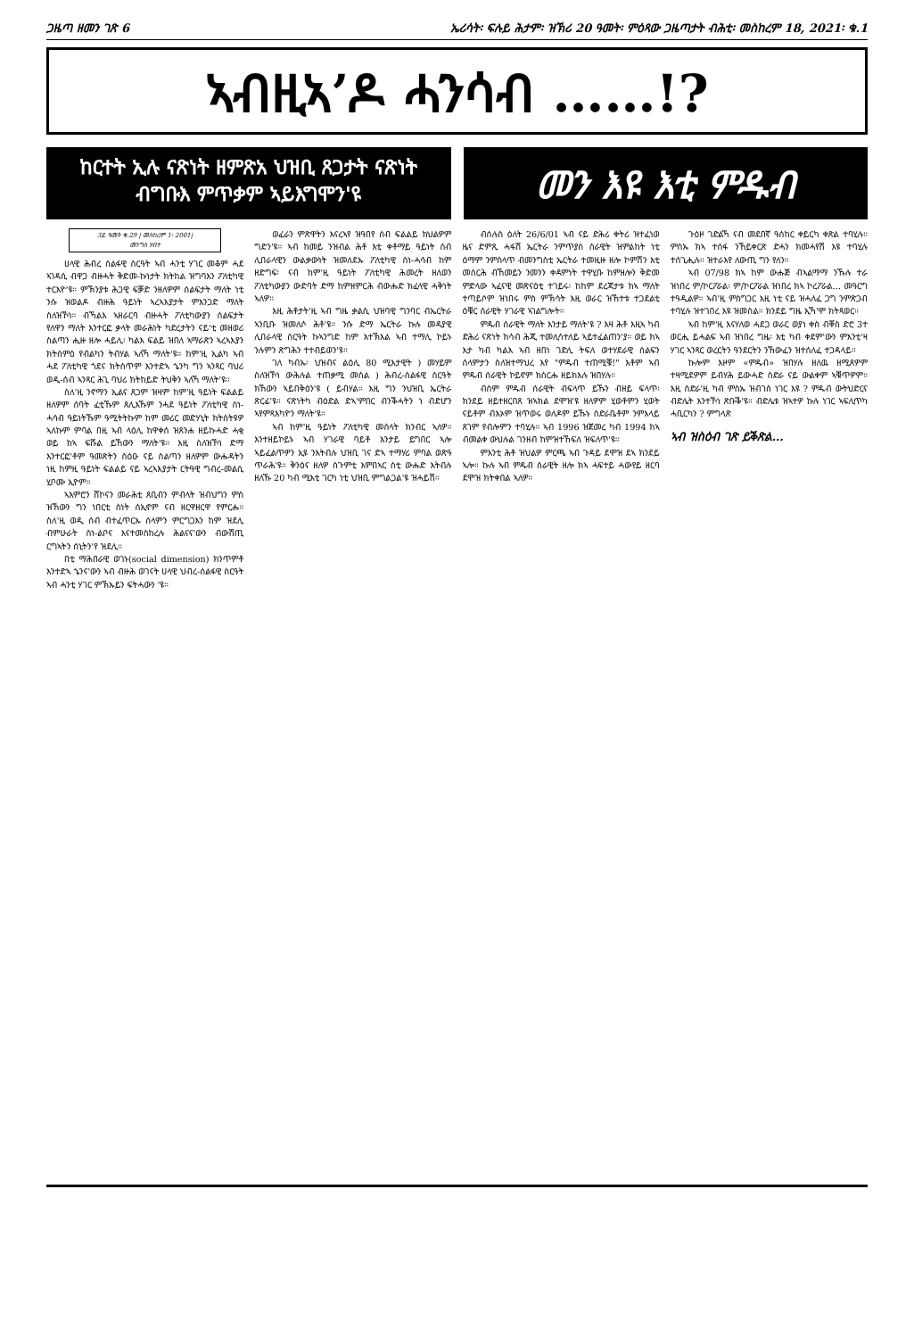ጋዜጣ ዘመን ገጽ 6 ኤሪሳት፡ ፍሉይ ሕታም፡ ዝኽሪ 20 ዓመት፡ ምዕጻው ጋዜጣታት ብሕቲ፡ መስከረም 18, 2021፡ ቁ.1
ኣብዚኣ’ዶ ሓንሳብ ……!?
ከርተት ኢሉ ናጽነት ዘምጽአ ህዝቢ ጸጋታት ናጽነት ብግቡእ ምጥቃም ኣይእግሞን'ዩ
መን እዩ እቲ ምዱብ
3ይ ዓመት ቁ.29 | መስከረም 1፡ 2001|
መንግስ ሃብተ
ሀላዊ ሕብረ ሰልፋዊ ስርዓት ኣብ ሓንቲ ሃገር መቆም ሓደ ኣገዳሲ ብዋጋ ብዙሓት ቅድመ-ኩነታት ክትከል ዝግባእን ፖለቲካዊ ተርእዮ'ዩ። ምኽንያቱ ሕጋዊ ፍቓድ ንዘለዎም ሰልፍታት ማለት ነቲ ንሱ ዝወልዶ ብዙሕ ዓይነት ኣረኣእያታት ምእንጋድ ማለት ስለዝኾነ። ብኻልእ ኣዘራርባ ብዙሓት ፖለቲካውያን ሰልፍታት የለዋን ማለት እንተርፎ ቃላት መራሕነት ካድረታትን ናይ'ቲ መዘወሪ ስልጣን ሒዙ ዘሎ ሓይሊ፡ ካልእ ፍልይ ዝበለ ኣማራጽን ኣረኣእያን ክትሰምዕ የብልካን ትብሃል ኣለኻ ማለት'ዩ። ከም'ዚ ኢልካ ኣብ ሓደ ፖለቲካዊ ጎደና ክትሰጥም እንተድኣ ኄንካ ግን ኣንጻር ባህሪ ወዲ-ሰብ ኣንጻር ሕጊ ባህሪ ክትከይድ ትህቅን ኣለኻ ማለት'ዩ።
ስለ'ዚ ንኖማን ኢልና ጸጋም ዝዛም ከም'ዚ ዓይነት ፍልልይ ዘለዎም ሰባት ፈቲኹም ጸሊእኹም ንሓደ ዓይነት ፖለቲካዊ ስነ-ሓሳብ ዓይነትኹም ዓሚትትኩም ከም መሪር መድሃኒት ክትሰትዩዎ ኣለኩም ምባል በዚ ኣብ ላዕሊ ከዋቀሰ ዝጸንሐ ዘይኩሓድ ሓቂ ወይ ከኣ ፍሹል ይኸውን ማለት'ዩ። እዚ ስለዝኾነ ድማ እንተርፎ'ቶም ዓመጽትን ስዕዑ ናይ ስልጣን ዘለዎም ውሑዳትን ነዚ ከምዚ ዓይነት ፍልልይ ናይ ኣረኣእያታት ርትዓዊ ግብረ-መልሲ ሂቦሙ ኢዮም።
ኣእምሮን ሸኮናን መራሕቲ ጸቢብን ምብላት ዝብህግን ምስ ዝኸውን ግን ነበርቲ ስነት ሰኢኖም ናብ ዘርዋዘርዋ የምርሑ። ስለ'ዚ ወዲ ሰብ ብተፈጥርኡ ሰላምን ምርግጋእን ከም ዝደሊ ብምሁራት ስነ-ልቦና እናተመስከረሉ ሕልናና'ውን ብውሽጢ ርግኣትን ሰኒትን'የ ዝደሊ።
በቲ ማሕበራዊ ወገኑ(social dimension) ክንጥምቶ እንተድኣ ኄንና'ውን ኣብ ብዙሕ ወገናት ሀላዊ ህብረ-ሰልፋዊ ስርዓት ኣብ ሓንቲ ሃገር ምኽኡይን ፍትሓውን 'ዩ።
ወፈራን ምጽዋትን እናረኣየ ዝዓበየ ሰብ ፍልልይ ክህልዎም ግድን'ዩ። ኣብ ከመይ ንዝብል ሕቶ እቲ ቀቶማይ ዓይነት ሰብ ሊበራላዊን ውልቃውነት ዝመለደኡ ፖለቲካዊ ስነ-ሓሳብ ከም ዘድግፍ፡ ናብ ከም'ዚ ዓይነት ፖለቲካዊ ሕመረት ዘለወን ፖለቲካውያን ውድባት ድማ ከምዘምርሕ ብውሑድ ክፈላዊ ሓቅነት ኣለዎ።
እዚ ሕቶታት'ዚ ኣብ ግዜ ቃልሲ ህዝባዊ ግንባር ብኤርትራ ኣንቢቡ ዝመለሶ ሕቶ'ዩ። ንሱ ድማ ኤርትራ ኩሉ መዳያዊ ሊበራላዊ ስርዓት ኩኣንግድ ከም እተኽእል ኣብ ተማሊ ኮይኑ ንሉምን ጽግሕን ተተብይወን'ዩ።
ገለ ካብኡ፡ ህዝብና ልዕሊ 80 ሚእታዊት ) መሃይም ስለዝኾነ ውሕሉል ተጠቃሚ መሰል ) ሕብረ-ሰልፋዊ ስርዓት ክኸውን ኣይበቅዕን'ዩ ( ይብሃል። እዚ ግን ንህዝቢ ኤርትራ ጽርፊ'ዩ። ናጽነትካ ብዕድል ድኣ'ምበር ብንቕሓትን ነ ብድሆን ኣየምጻእካዮን ማለት'ዩ።
ኣብ ከም'ዚ ዓይነት ፖለቲካዊ መስላት ክንብር ኣለዎ። እንተዘይኮይኑ ኣብ ሃገራዊ ባይቶ እንታይ ይግበር ኣሎ ኣይፈልጥዎን ኢዩ ንእትብሉ ህዝቢ ገና ድኣ ተማሃሪ ምባል ወጽዓ ጥራሕ'ዩ። ቅንዕና ዘለዎ ስጉምቲ እምበኣር ሰቲ ውሑድ እትብሉ ዘለኹ 20 ካብ ሚእቲ ገርካ ነቲ ህዝቢ ምግልጋል'ዩ ዝሓይሽ።
ብሰሉስ ዕለት 26/6/01 ኣብ ናይ ድሕሪ ቀትሪ ዝተፈነወ ዜና ድምጺ ሓፋሽ ኤርትራ ንምጥያስ ሰራዊት ዝምልከት ነቲ ዕማም ንምስላጥ ብመንግስቲ ኤርትራ ተመዚዙ ዘሎ ኮምሽን እቲ መሰርሕ ብኸመይን ንመንን ቀዳምነት ተዋሂቡ ከምዘሎን ቅድመ ምድላው ኣፈናዊ መጽናዕቲ ተገይሩ፡ ከከም ደረጃታቱ ክኣ ማለት ተጣይሶም ዝነበሩ ምስ ምኽሳት እዚ ወራር ዝኸተቱ ተጋደልቲ ዕቑር ሰራዊት ሃገራዊ ኣገልግሎት።
ምዱብ ሰራዊት ማለት እንታይ ማለት'ዩ ? እዛ ሕቶ እዚኣ ካብ ድሕሪ ናጽነት ክሳብ ሕጂ ተመሊሳተለይ ኣይተፈልጠን'ያ። ወይ ክኣ እታ ካብ ካልእ ኣብ ዘበነ ገድሊ ትፍለ ወተሃደራዊ ሰልፍን ሰላምታን ስለዝተማህረ እየ "ምዱብ ተጠሚቑ!" እቶም ኣብ ምዱብ ሰራዊት ኮይኖም ክሰርሑ ዘይክእሉ ዝበሃሉ።
ብስም ምዱብ ሰራዊት ብፍላጥ ይኹን ብዘይ ፍላጥ፡ ክንደይ ዘይተዘርበጸ ዝኣክል ደሞዝ'ዩ ዘለዎም ሂወቶምን ሂወት ናይቶም ብእኦም ዝጥወሩ ወለዶም ይኹኑ ስድራቤቶም ንምእላይ ጸገም የብሎምን ተባሂሉ። ኣብ 1996 ዝጀመረ ካብ 1994 ክኣ ብመልቀ ውህሉል ገንዘብ ከምዝተኸፍለ ዝፍለጥ'ዩ።
ምእንቲ ሕቶ ዝህልዎ ምርጫ ኣብ ጉዳይ ደሞዝ ደኣ ክንደይ ኣሎ። ኩሉ ኣብ ምዱብ ሰራዊት ዘሎ ክኣ ሓፍተይ ሓውየይ ዘርባ ደሞዝ ክትቀበል ኣለዎ።
ጉዕዞ ገድልኻ ናብ መደበኛ ዓሰከር ቀይርካ ቀጽል ተባሂሉ። ምስኡ ክኣ ተሰፋ ንኸይቀርጽ ድሓን ክመሓየሽ እዩ ተባሂሉ ተሰጊሒሉ። ዝተራእየ ለውጢ ግን የለን።
ኣብ 07/98 ክኣ ከም ውሑጅ ብኣልማማ ንኹሉ ተራ ዝነበረ ም/ኮርፖራል፡ ም/ኮርፖራል ዝነበረ ክኣ ኮረፖራል… መዓርግ ተዓዲልዎ። ኣብ'ዚ ምስግጋር እዚ ነቲ ናይ ዝሓለፈ ጋግ ንምጽጋብ ተባሂሉ ዝተገበረ እዩ ዝመስል። ክንደይ ግዜ ኢኻ'ሞ ክትጻወር።
ኣብ ከም'ዚ እናሃለወ ሓደጋ ወራር ወያነ ቀስ ብቐስ ድሮ 3ተ ወርሒ ይሓልፍ ኣብ ዝነበረ ግዜ፡ እቲ ካብ ቀደም'ውን ምእንቲ'ዛ ሃገር ኣንጻር ወረርትን ዓንደርትን ንኸውፈን ዝተሰለፈ ተጋዳላይ።
ኩሎም እዞም «ምዱብ» ዝበሃሉ ዘለዉ ዘሚጸዎም ተዛሚደዎም ይብሃሕ ይውሓድ ስድራ ናይ ውልቀም ኣቑጥዎም። እዚ ስድራ'ዚ ካብ ምስኡ ዝብገስ ነገር እዩ ? ምዱብ ውትህድርና ብድሌት እንተኾነ ጽቡቕ'ዩ። ብድሌቱ ዝኣተዎ ኩሉ ነገር ኣፍሊጥካ ሓቢርካን ? ምግላጽ
ኣብ ዝስዕብ ገጽ ይቕጽል…